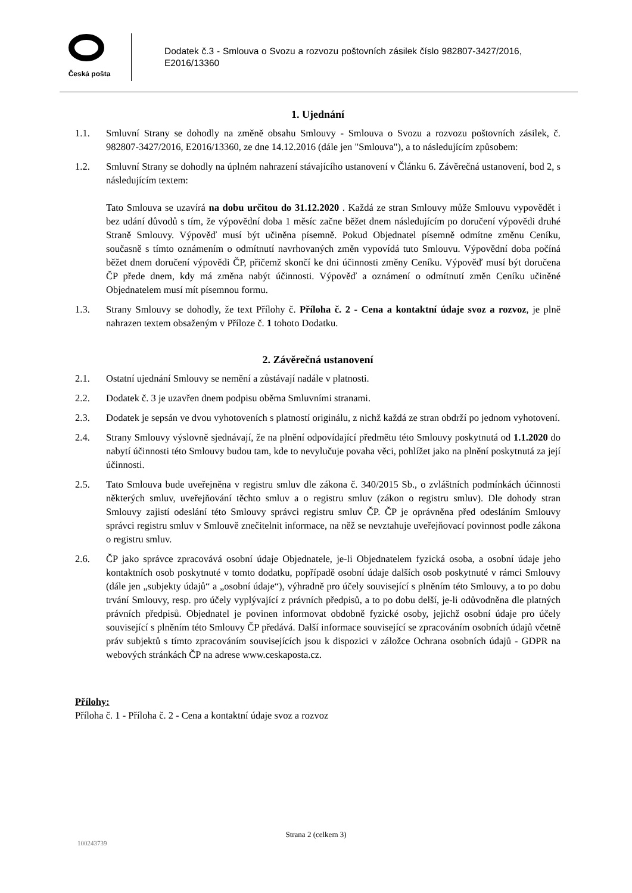Česká pošta
Dodatek č.3 - Smlouva o Svozu a rozvozu poštovních zásilek číslo 982807-3427/2016, E2016/13360
1. Ujednání
1.1. Smluvní Strany se dohodly na změně obsahu Smlouvy - Smlouva o Svozu a rozvozu poštovních zásilek, č. 982807-3427/2016, E2016/13360, ze dne 14.12.2016 (dále jen "Smlouva"), a to následujícím způsobem:
1.2. Smluvní Strany se dohodly na úplném nahrazení stávajícího ustanovení v Článku 6. Závěrečná ustanovení, bod 2, s následujícím textem:
Tato Smlouva se uzavírá na dobu určitou do 31.12.2020 . Každá ze stran Smlouvy může Smlouvu vypovědět i bez udání důvodů s tím, že výpovědní doba 1 měsíc začne běžet dnem následujícím po doručení výpovědi druhé Straně Smlouvy. Výpověď musí být učiněna písemně. Pokud Objednatel písemně odmítne změnu Ceníku, současně s tímto oznámením o odmítnutí navrhovaných změn vypovídá tuto Smlouvu. Výpovědní doba počíná běžet dnem doručení výpovědi ČP, přičemž skončí ke dni účinnosti změny Ceníku. Výpověď musí být doručena ČP přede dnem, kdy má změna nabýt účinnosti. Výpověď a oznámení o odmítnutí změn Ceníku učiněné Objednatelem musí mít písemnou formu.
1.3. Strany Smlouvy se dohodly, že text Přílohy č. Příloha č. 2 - Cena a kontaktní údaje svoz a rozvoz, je plně nahrazen textem obsaženým v Příloze č. 1 tohoto Dodatku.
2. Závěrečná ustanovení
2.1. Ostatní ujednání Smlouvy se nemění a zůstávají nadále v platnosti.
2.2. Dodatek č. 3 je uzavřen dnem podpisu oběma Smluvními stranami.
2.3. Dodatek je sepsán ve dvou vyhotoveních s platností originálu, z nichž každá ze stran obdrží po jednom vyhotovení.
2.4. Strany Smlouvy výslovně sjednávají, že na plnění odpovídající předmětu této Smlouvy poskytnutá od 1.1.2020 do nabytí účinnosti této Smlouvy budou tam, kde to nevylučuje povaha věci, pohlížet jako na plnění poskytnutá za její účinnosti.
2.5. Tato Smlouva bude uveřejněna v registru smluv dle zákona č. 340/2015 Sb., o zvláštních podmínkách účinnosti některých smluv, uveřejňování těchto smluv a o registru smluv (zákon o registru smluv). Dle dohody stran Smlouvy zajistí odeslání této Smlouvy správci registru smluv ČP. ČP je oprávněna před odesláním Smlouvy správci registru smluv v Smlouvě znečitelnit informace, na něž se nevztahuje uveřejňovací povinnost podle zákona o registru smluv.
2.6. ČP jako správce zpracovává osobní údaje Objednatele, je-li Objednatelem fyzická osoba, a osobní údaje jeho kontaktních osob poskytnuté v tomto dodatku, popřípadě osobní údaje dalších osob poskytnuté v rámci Smlouvy (dále jen „subjekty údajů“ a „osobní údaje“), výhradně pro účely související s plněním této Smlouvy, a to po dobu trvání Smlouvy, resp. pro účely vyplývající z právních předpisů, a to po dobu delší, je-li odůvodněna dle platných právních předpisů. Objednatel je povinen informovat obdobně fyzické osoby, jejichž osobní údaje pro účely související s plněním této Smlouvy ČP předává. Další informace související se zpracováním osobních údajů včetně práv subjektů s tímto zpracováním souvisejících jsou k dispozici v záložce Ochrana osobních údajů - GDPR na webových stránkách ČP na adrese www.ceskaposta.cz.
Přílohy:
Příloha č. 1 - Příloha č. 2 - Cena a kontaktní údaje svoz a rozvoz
Strana 2 (celkem 3)
100243739